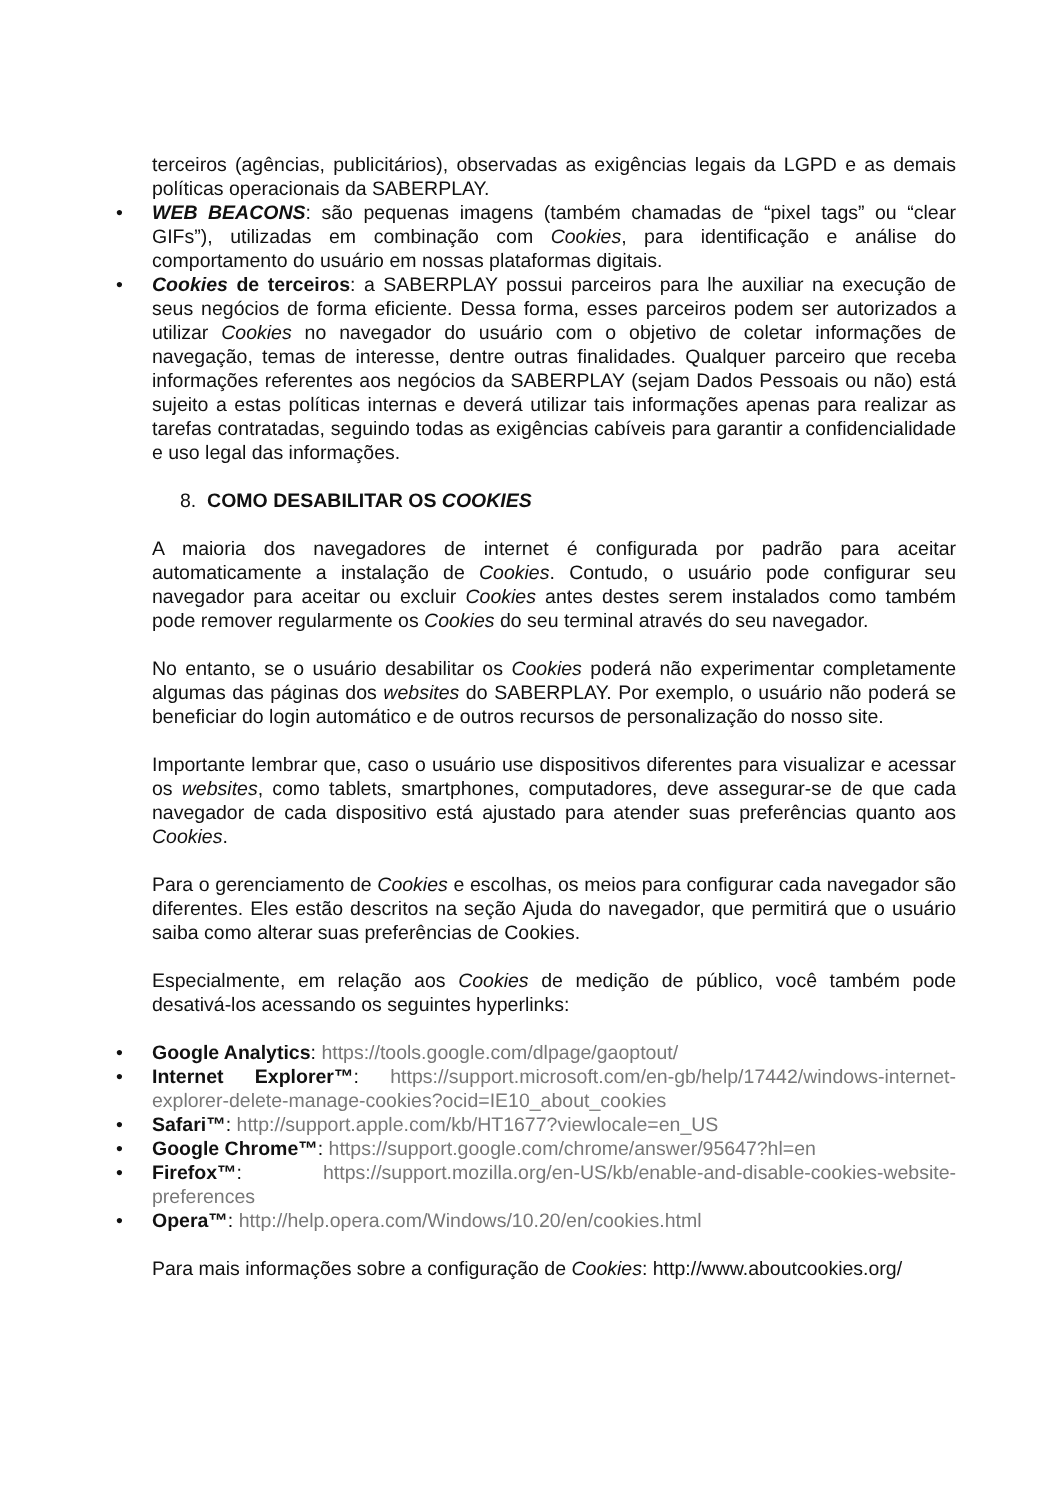terceiros (agências, publicitários), observadas as exigências legais da LGPD e as demais políticas operacionais da SABERPLAY.
• WEB BEACONS: são pequenas imagens (também chamadas de “pixel tags” ou “clear GIFs”), utilizadas em combinação com Cookies, para identificação e análise do comportamento do usuário em nossas plataformas digitais.
• Cookies de terceiros: a SABERPLAY possui parceiros para lhe auxiliar na execução de seus negócios de forma eficiente. Dessa forma, esses parceiros podem ser autorizados a utilizar Cookies no navegador do usuário com o objetivo de coletar informações de navegação, temas de interesse, dentre outras finalidades. Qualquer parceiro que receba informações referentes aos negócios da SABERPLAY (sejam Dados Pessoais ou não) está sujeito a estas políticas internas e deverá utilizar tais informações apenas para realizar as tarefas contratadas, seguindo todas as exigências cabíveis para garantir a confidencialidade e uso legal das informações.
8. COMO DESABILITAR OS COOKIES
A maioria dos navegadores de internet é configurada por padrão para aceitar automaticamente a instalação de Cookies. Contudo, o usuário pode configurar seu navegador para aceitar ou excluir Cookies antes destes serem instalados como também pode remover regularmente os Cookies do seu terminal através do seu navegador.
No entanto, se o usuário desabilitar os Cookies poderá não experimentar completamente algumas das páginas dos websites do SABERPLAY. Por exemplo, o usuário não poderá se beneficiar do login automático e de outros recursos de personalização do nosso site.
Importante lembrar que, caso o usuário use dispositivos diferentes para visualizar e acessar os websites, como tablets, smartphones, computadores, deve assegurar-se de que cada navegador de cada dispositivo está ajustado para atender suas preferências quanto aos Cookies.
Para o gerenciamento de Cookies e escolhas, os meios para configurar cada navegador são diferentes. Eles estão descritos na seção Ajuda do navegador, que permitirá que o usuário saiba como alterar suas preferências de Cookies.
Especialmente, em relação aos Cookies de medição de público, você também pode desativá-los acessando os seguintes hyperlinks:
• Google Analytics: https://tools.google.com/dlpage/gaoptout/
• Internet Explorer™: https://support.microsoft.com/en-gb/help/17442/windows-internet-explorer-delete-manage-cookies?ocid=IE10_about_cookies
• Safari™: http://support.apple.com/kb/HT1677?viewlocale=en_US
• Google Chrome™: https://support.google.com/chrome/answer/95647?hl=en
• Firefox™: https://support.mozilla.org/en-US/kb/enable-and-disable-cookies-website-preferences
• Opera™: http://help.opera.com/Windows/10.20/en/cookies.html
Para mais informações sobre a configuração de Cookies: http://www.aboutcookies.org/